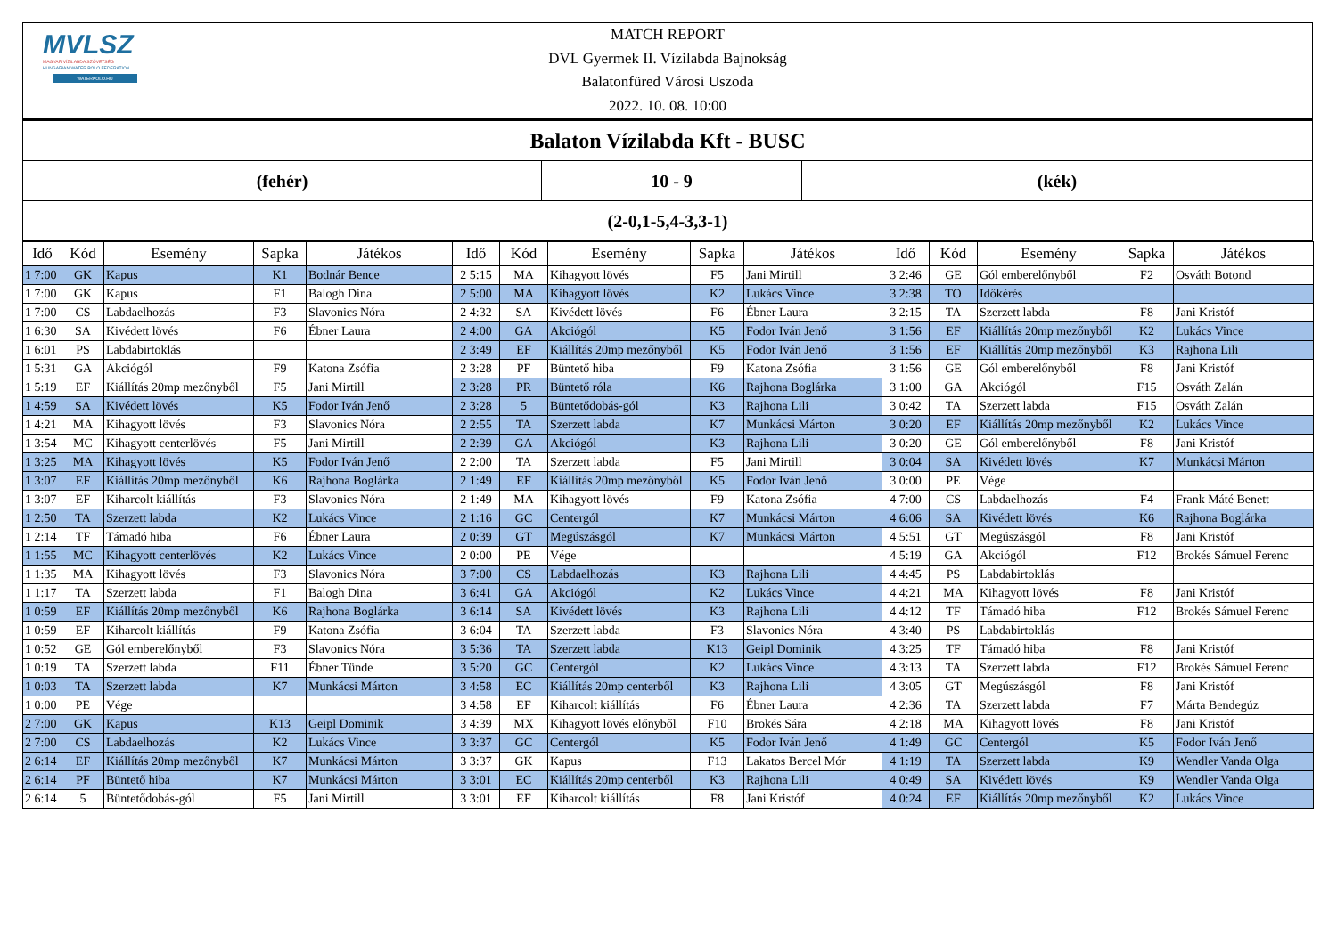MVLSZ
MAGYAR VÍZILABDA SZÖVETSÉG
HUNGARIAN WATER POLO FEDERATION
WATERPOLO.HU
MATCH REPORT
DVL Gyermek II. Vízilabda Bajnokság
Balatonfüred Városi Uszoda
2022. 10. 08. 10:00
| Balaton Vízilabda Kft - BUSC | | |
| (fehér) | 10 - 9 | (kék) |
| (2-0,1-5,4-3,3-1) | | |
| Idő | Kód | Esemény | Sapka | Játékos | Idő | Kód | Esemény | Sapka | Játékos | Idő | Kód | Esemény | Sapka | Játékos |
| --- | --- | --- | --- | --- | --- | --- | --- | --- | --- | --- | --- | --- | --- | --- |
| 1 7:00 | GK | Kapus | K1 | Bodnár Bence | 2 5:15 | MA | Kihagyott lövés | F5 | Jani Mirtill | 3 2:46 | GE | Gól emberelőnyből | F2 | Osváth Botond |
| 1 7:00 | GK | Kapus | F1 | Balogh Dina | 2 5:00 | MA | Kihagyott lövés | K2 | Lukács Vince | 3 2:38 | TO | Időkérés | | |
| 1 7:00 | CS | Labdaelhozás | F3 | Slavonics Nóra | 2 4:32 | SA | Kivédett lövés | F6 | Ébner Laura | 3 2:15 | TA | Szerzett labda | F8 | Jani Kristóf |
| 1 6:30 | SA | Kivédett lövés | F6 | Ébner Laura | 2 4:00 | GA | Akciógól | K5 | Fodor Iván Jenő | 3 1:56 | EF | Kiállítás 20mp mezőnyből | K2 | Lukács Vince |
| 1 6:01 | PS | Labdabirtoklás | | | 2 3:49 | EF | Kiállítás 20mp mezőnyből | K5 | Fodor Iván Jenő | 3 1:56 | EF | Kiállítás 20mp mezőnyből | K3 | Rajhona Lili |
| 1 5:31 | GA | Akciógól | F9 | Katona Zsófia | 2 3:28 | PF | Büntető hiba | F9 | Katona Zsófia | 3 1:56 | GE | Gól emberelőnyből | F8 | Jani Kristóf |
| 1 5:19 | EF | Kiállítás 20mp mezőnyből | F5 | Jani Mirtill | 2 3:28 | PR | Büntető róla | K6 | Rajhona Boglárka | 3 1:00 | GA | Akciógól | F15 | Osváth Zalán |
| 1 4:59 | SA | Kivédett lövés | K5 | Fodor Iván Jenő | 2 3:28 | 5 | Büntetődobás-gól | K3 | Rajhona Lili | 3 0:42 | TA | Szerzett labda | F15 | Osváth Zalán |
| 1 4:21 | MA | Kihagyott lövés | F3 | Slavonics Nóra | 2 2:55 | TA | Szerzett labda | K7 | Munkácsi Márton | 3 0:20 | EF | Kiállítás 20mp mezőnyből | K2 | Lukács Vince |
| 1 3:54 | MC | Kihagyott centerlövés | F5 | Jani Mirtill | 2 2:39 | GA | Akciógól | K3 | Rajhona Lili | 3 0:20 | GE | Gól emberelőnyből | F8 | Jani Kristóf |
| 1 3:25 | MA | Kihagyott lövés | K5 | Fodor Iván Jenő | 2 2:00 | TA | Szerzett labda | F5 | Jani Mirtill | 3 0:04 | SA | Kivédett lövés | K7 | Munkácsi Márton |
| 1 3:07 | EF | Kiállítás 20mp mezőnyből | K6 | Rajhona Boglárka | 2 1:49 | EF | Kiállítás 20mp mezőnyből | K5 | Fodor Iván Jenő | 3 0:00 | PE | Vége | | |
| 1 3:07 | EF | Kiharcolt kiállítás | F3 | Slavonics Nóra | 2 1:49 | MA | Kihagyott lövés | F9 | Katona Zsófia | 4 7:00 | CS | Labdaelhozás | F4 | Frank Máté Benett |
| 1 2:50 | TA | Szerzett labda | K2 | Lukács Vince | 2 1:16 | GC | Centergól | K7 | Munkácsi Márton | 4 6:06 | SA | Kivédett lövés | K6 | Rajhona Boglárka |
| 1 2:14 | TF | Támadó hiba | F6 | Ébner Laura | 2 0:39 | GT | Megúszásgól | K7 | Munkácsi Márton | 4 5:51 | GT | Megúszásgól | F8 | Jani Kristóf |
| 1 1:55 | MC | Kihagyott centerlövés | K2 | Lukács Vince | 2 0:00 | PE | Vége | | | 4 5:19 | GA | Akciógól | F12 | Brokés Sámuel Ferenc |
| 1 1:35 | MA | Kihagyott lövés | F3 | Slavonics Nóra | 3 7:00 | CS | Labdaelhozás | K3 | Rajhona Lili | 4 4:45 | PS | Labdabirtoklás | | |
| 1 1:17 | TA | Szerzett labda | F1 | Balogh Dina | 3 6:41 | GA | Akciógól | K2 | Lukács Vince | 4 4:21 | MA | Kihagyott lövés | F8 | Jani Kristóf |
| 1 0:59 | EF | Kiállítás 20mp mezőnyből | K6 | Rajhona Boglárka | 3 6:14 | SA | Kivédett lövés | K3 | Rajhona Lili | 4 4:12 | TF | Támadó hiba | F12 | Brokés Sámuel Ferenc |
| 1 0:59 | EF | Kiharcolt kiállítás | F9 | Katona Zsófia | 3 6:04 | TA | Szerzett labda | F3 | Slavonics Nóra | 4 3:40 | PS | Labdabirtoklás | | |
| 1 0:52 | GE | Gól emberelőnyből | F3 | Slavonics Nóra | 3 5:36 | TA | Szerzett labda | K13 | Geipl Dominik | 4 3:25 | TF | Támadó hiba | F8 | Jani Kristóf |
| 1 0:19 | TA | Szerzett labda | F11 | Ébner Tünde | 3 5:20 | GC | Centergól | K2 | Lukács Vince | 4 3:13 | TA | Szerzett labda | F12 | Brokés Sámuel Ferenc |
| 1 0:03 | TA | Szerzett labda | K7 | Munkácsi Márton | 3 4:58 | EC | Kiállítás 20mp centerből | K3 | Rajhona Lili | 4 3:05 | GT | Megúszásgól | F8 | Jani Kristóf |
| 1 0:00 | PE | Vége | | | 3 4:58 | EF | Kiharcolt kiállítás | F6 | Ébner Laura | 4 2:36 | TA | Szerzett labda | F7 | Márta Bendegúz |
| 2 7:00 | GK | Kapus | K13 | Geipl Dominik | 3 4:39 | MX | Kihagyott lövés előnyből | F10 | Brokés Sára | 4 2:18 | MA | Kihagyott lövés | F8 | Jani Kristóf |
| 2 7:00 | CS | Labdaelhozás | K2 | Lukács Vince | 3 3:37 | GC | Centergól | K5 | Fodor Iván Jenő | 4 1:49 | GC | Centergól | K5 | Fodor Iván Jenő |
| 2 6:14 | EF | Kiállítás 20mp mezőnyből | K7 | Munkácsi Márton | 3 3:37 | GK | Kapus | F13 | Lakatos Bercel Mór | 4 1:19 | TA | Szerzett labda | K9 | Wendler Vanda Olga |
| 2 6:14 | PF | Büntető hiba | K7 | Munkácsi Márton | 3 3:01 | EC | Kiállítás 20mp centerből | K3 | Rajhona Lili | 4 0:49 | SA | Kivédett lövés | K9 | Wendler Vanda Olga |
| 2 6:14 | 5 | Büntetődobás-gól | F5 | Jani Mirtill | 3 3:01 | EF | Kiharcolt kiállítás | F8 | Jani Kristóf | 4 0:24 | EF | Kiállítás 20mp mezőnyből | K2 | Lukács Vince |